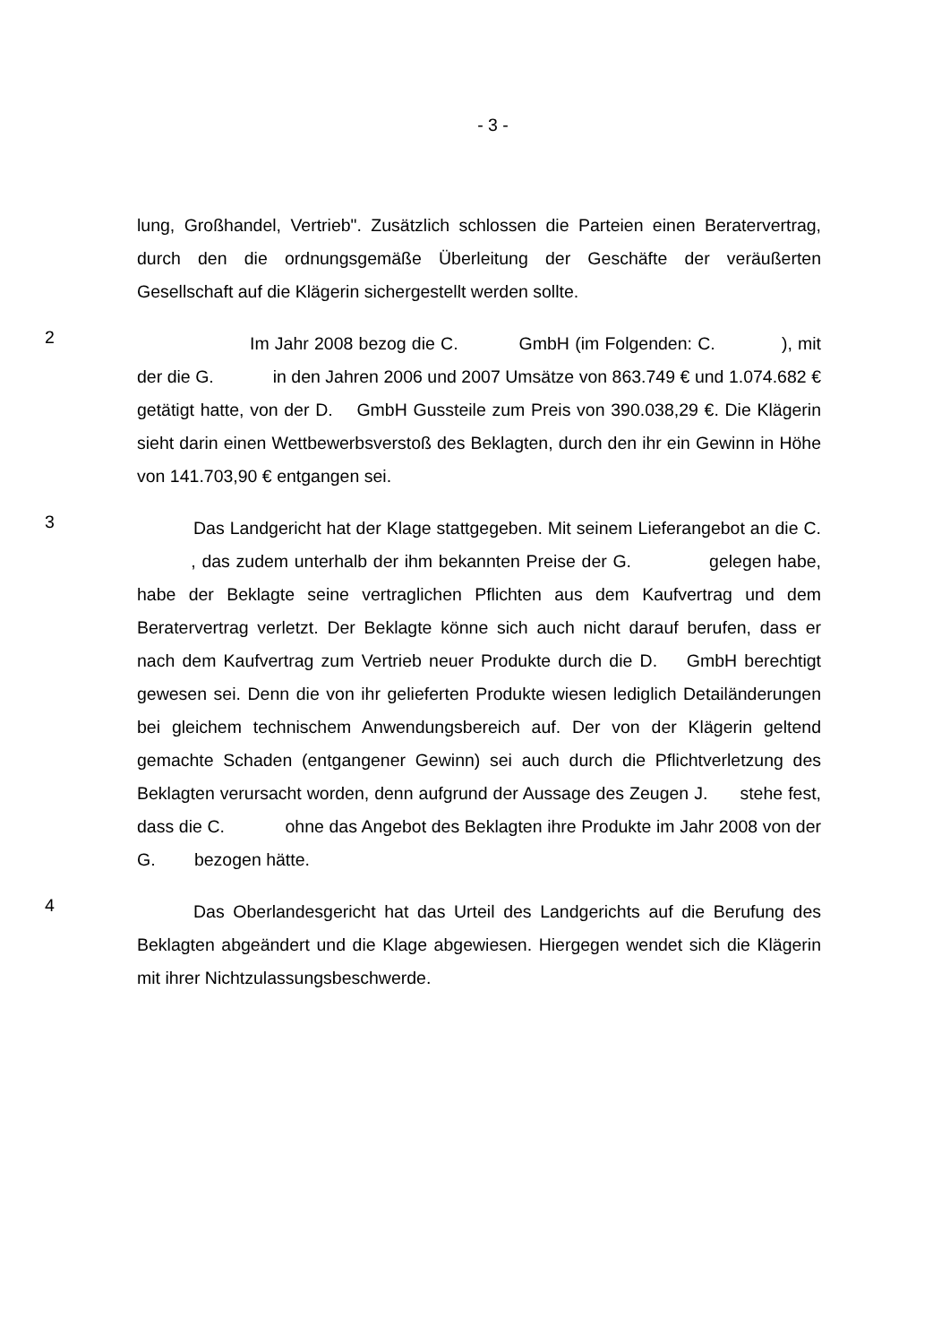- 3 -
lung, Großhandel, Vertrieb". Zusätzlich schlossen die Parteien einen Berater­vertrag, durch den die ordnungsgemäße Überleitung der Geschäfte der veräu­ßerten Gesellschaft auf die Klägerin sichergestellt werden sollte.
2
Im Jahr 2008 bezog die C. GmbH (im Folgenden: C. ), mit der die G. in den Jahren 2006 und 2007 Umsätze von 863.749 € und 1.074.682 € getätigt hatte, von der D. GmbH Gussteile zum Preis von 390.038,29 €. Die Klägerin sieht darin einen Wettbewerbsverstoß des Beklag­ten, durch den ihr ein Gewinn in Höhe von 141.703,90 € entgangen sei.
3
Das Landgericht hat der Klage stattgegeben. Mit seinem Lieferangebot an die C. , das zudem unterhalb der ihm bekannten Preise der G. gelegen habe, habe der Beklagte seine vertraglichen Pflichten aus dem Kaufvertrag und dem Beratervertrag verletzt. Der Beklagte könne sich auch nicht darauf berufen, dass er nach dem Kaufvertrag zum Vertrieb neuer Produk­te durch die D. GmbH berechtigt gewesen sei. Denn die von ihr gelieferten Produkte wiesen lediglich Detailänderungen bei gleichem technischem Anwen­dungsbereich auf. Der von der Klägerin geltend gemachte Schaden (entgange­ner Gewinn) sei auch durch die Pflichtverletzung des Beklagten verursacht worden, denn aufgrund der Aussage des Zeugen J. stehe fest, dass die C. ohne das Angebot des Beklagten ihre Produkte im Jahr 2008 von der G. bezogen hätte.
4
Das Oberlandesgericht hat das Urteil des Landgerichts auf die Berufung des Beklagten abgeändert und die Klage abgewiesen. Hiergegen wendet sich die Klägerin mit ihrer Nichtzulassungsbeschwerde.